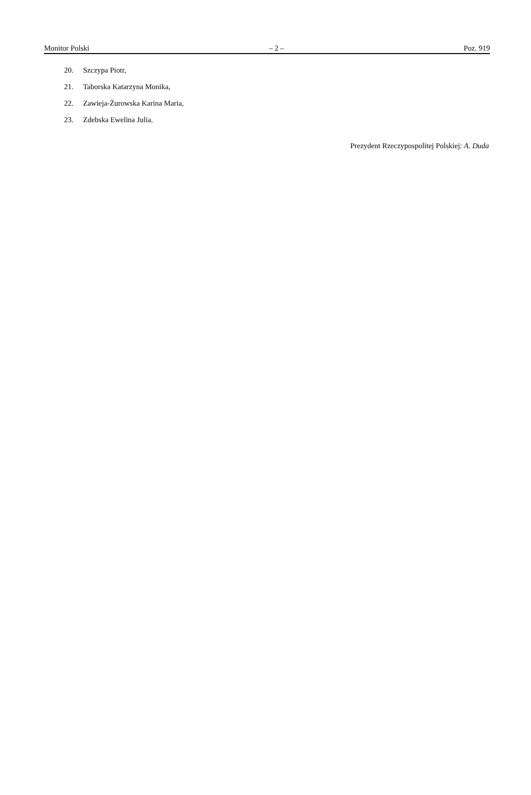Monitor Polski – 2 – Poz. 919
20. Szczypa Piotr,
21. Taborska Katarzyna Monika,
22. Zawieja-Żurowska Karina Maria,
23. Zdebska Ewelina Julia.
Prezydent Rzeczypospolitej Polskiej: A. Duda